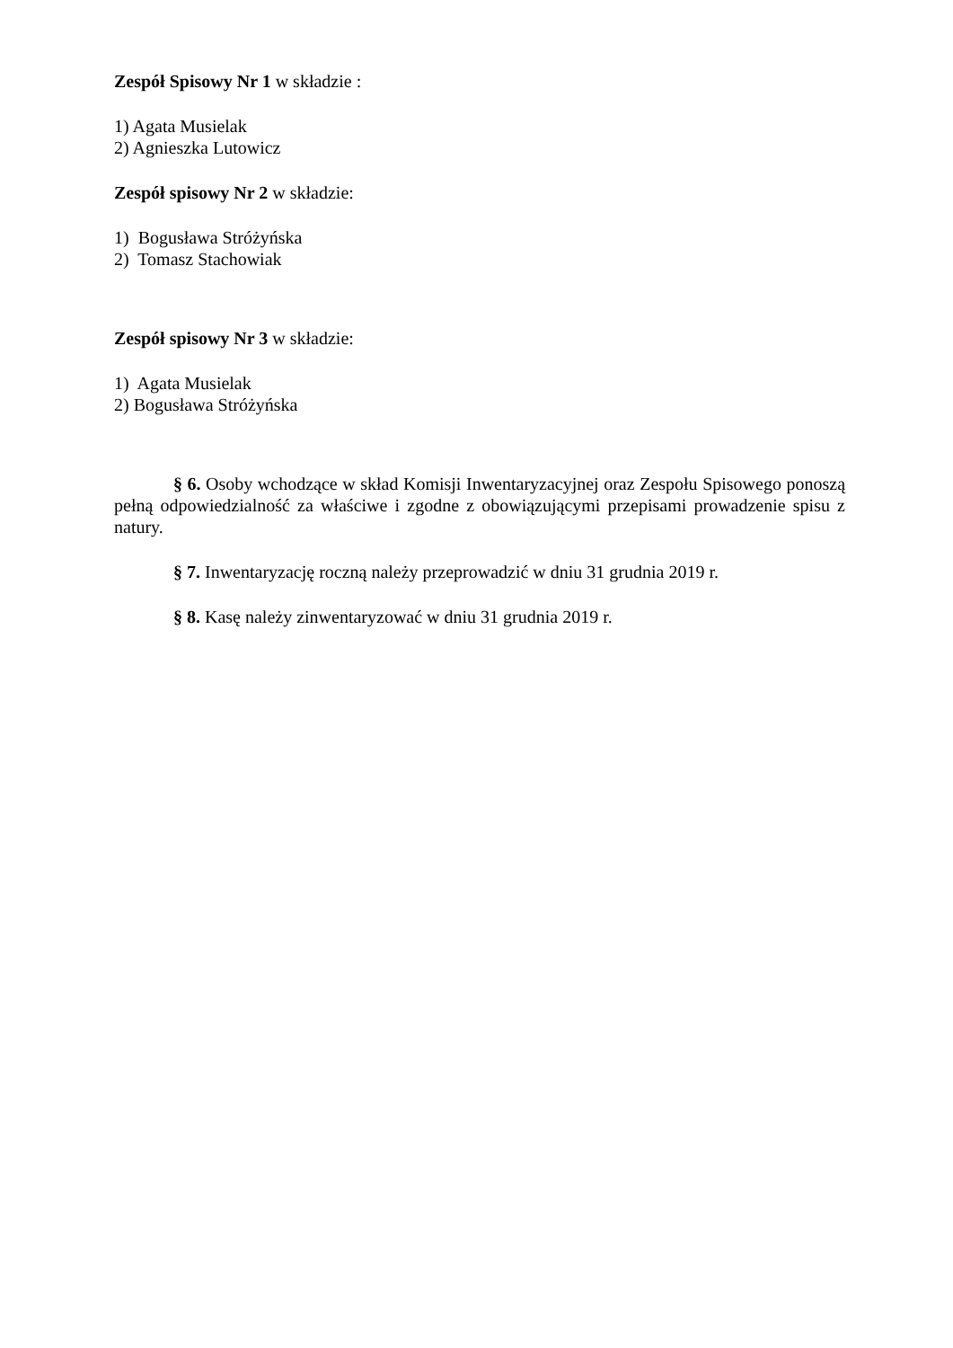Zespół Spisowy Nr 1 w składzie :
1) Agata Musielak
2) Agnieszka Lutowicz
Zespół spisowy Nr 2 w składzie:
1) Bogusława Stróżyńska
2) Tomasz Stachowiak
Zespół spisowy Nr 3 w składzie:
1) Agata Musielak
2) Bogusława Stróżyńska
§ 6. Osoby wchodzące w skład Komisji Inwentaryzacyjnej oraz Zespołu Spisowego ponoszą pełną odpowiedzialność za właściwe i zgodne z obowiązującymi przepisami prowadzenie spisu z natury.
§ 7. Inwentaryzację roczną należy przeprowadzić w dniu 31 grudnia 2019 r.
§ 8. Kasę należy zinwentaryzować w dniu 31 grudnia 2019 r.